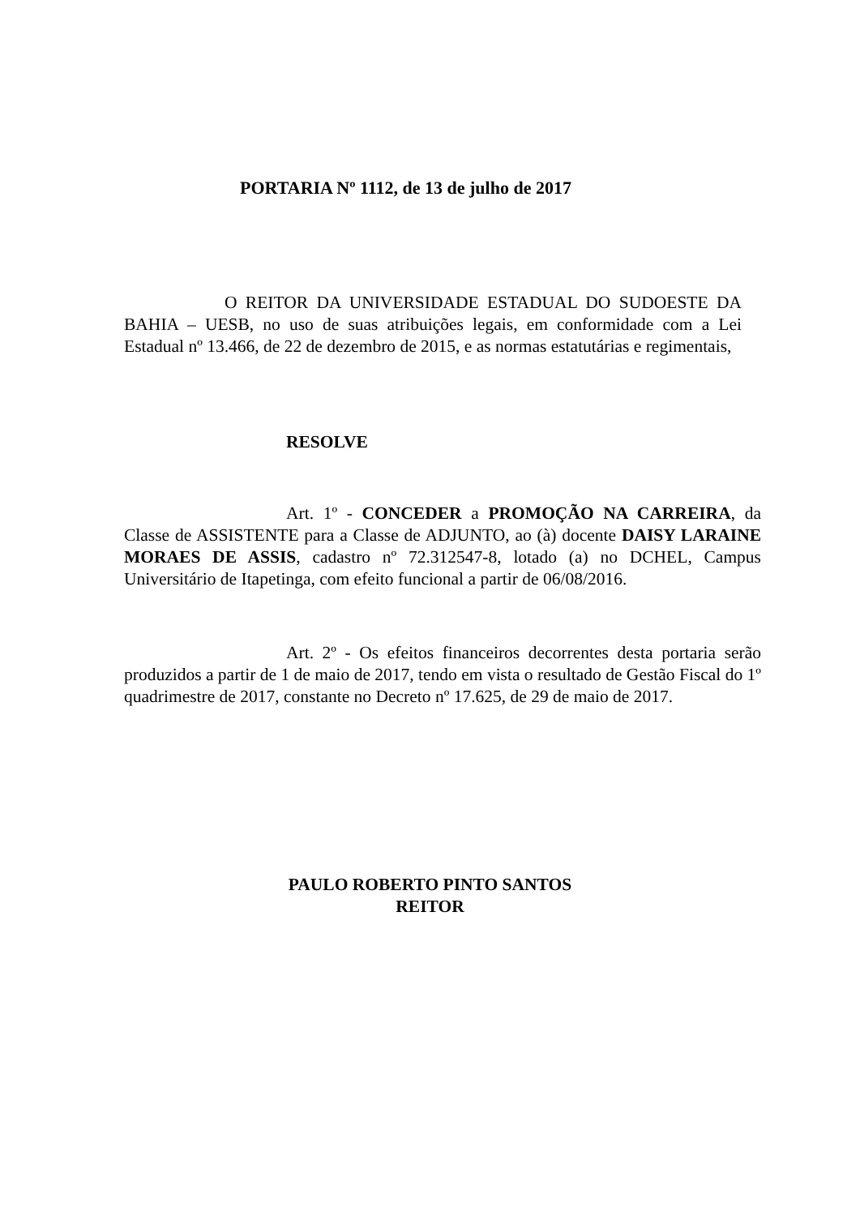PORTARIA Nº 1112, de 13 de julho de 2017
O REITOR DA UNIVERSIDADE ESTADUAL DO SUDOESTE DA BAHIA – UESB, no uso de suas atribuições legais, em conformidade com a Lei Estadual nº 13.466, de 22 de dezembro de 2015, e as normas estatutárias e regimentais,
RESOLVE
Art. 1º - CONCEDER a PROMOÇÃO NA CARREIRA, da Classe de ASSISTENTE para a Classe de ADJUNTO, ao (à) docente DAISY LARAINE MORAES DE ASSIS, cadastro nº 72.312547-8, lotado (a) no DCHEL, Campus Universitário de Itapetinga, com efeito funcional a partir de 06/08/2016.
Art. 2º - Os efeitos financeiros decorrentes desta portaria serão produzidos a partir de 1 de maio de 2017, tendo em vista o resultado de Gestão Fiscal do 1º quadrimestre de 2017, constante no Decreto nº 17.625, de 29 de maio de 2017.
PAULO ROBERTO PINTO SANTOS
REITOR